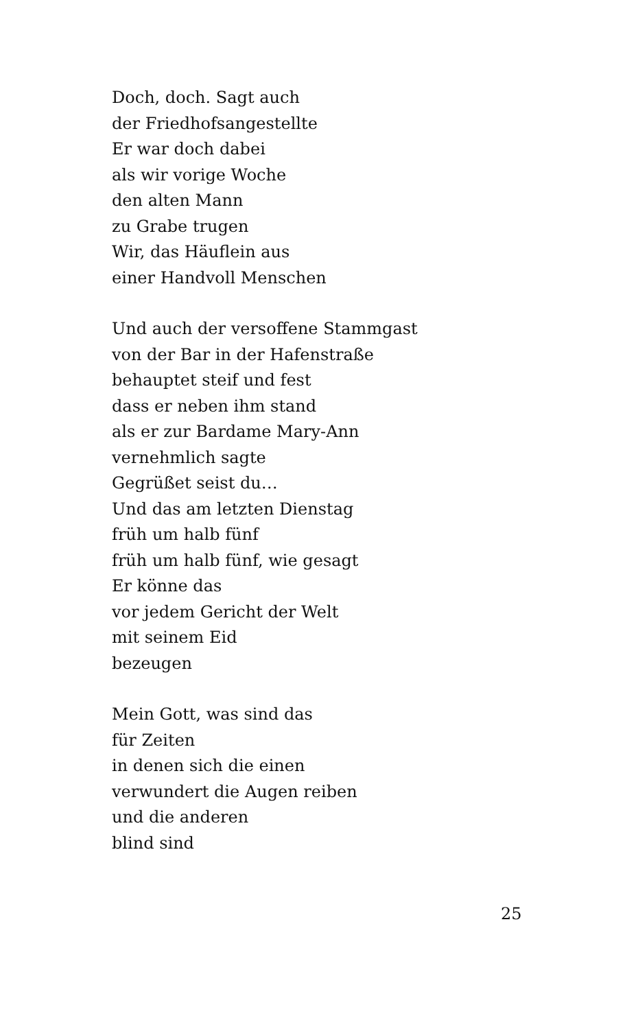Doch, doch. Sagt auch
der Friedhofsangestellte
Er war doch dabei
als wir vorige Woche
den alten Mann
zu Grabe trugen
Wir, das Häuflein aus
einer Handvoll Menschen
Und auch der versoffene Stammgast
von der Bar in der Hafenstraße
behauptet steif und fest
dass er neben ihm stand
als er zur Bardame Mary-Ann
vernehmlich sagte
Gegrüßet seist du…
Und das am letzten Dienstag
früh um halb fünf
früh um halb fünf, wie gesagt
Er könne das
vor jedem Gericht der Welt
mit seinem Eid
bezeugen
Mein Gott, was sind das
für Zeiten
in denen sich die einen
verwundert die Augen reiben
und die anderen
blind sind
25